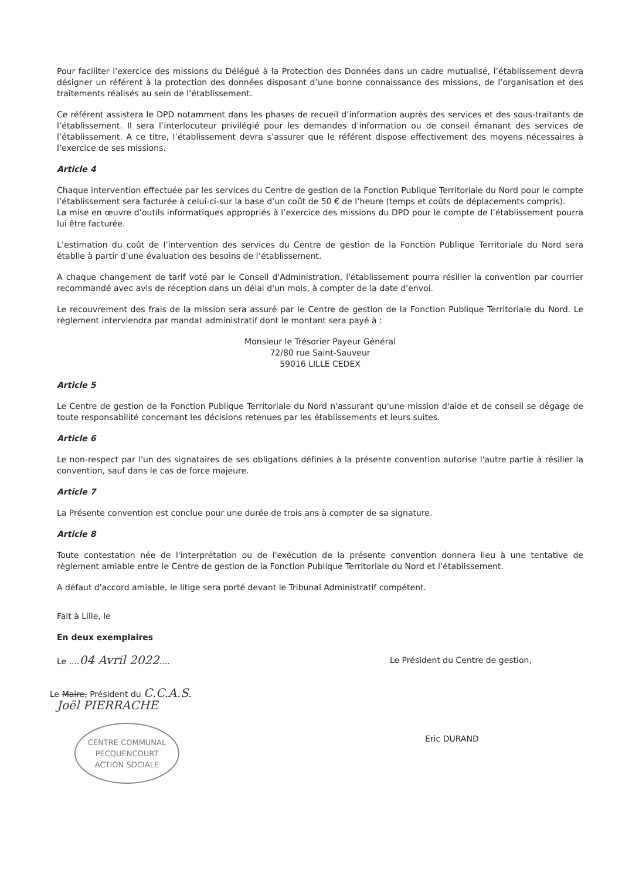Pour faciliter l’exercice des missions du Délégué à la Protection des Données dans un cadre mutualisé, l’établissement devra désigner un référent à la protection des données disposant d’une bonne connaissance des missions, de l’organisation et des traitements réalisés au sein de l’établissement.
Ce référent assistera le DPD notamment dans les phases de recueil d’information auprès des services et des sous-traitants de l’établissement. Il sera l’interlocuteur privilégié pour les demandes d’information ou de conseil émanant des services de l’établissement. A ce titre, l’établissement devra s’assurer que le référent dispose effectivement des moyens nécessaires à l’exercice de ses missions.
Article 4
Chaque intervention effectuée par les services du Centre de gestion de la Fonction Publique Territoriale du Nord pour le compte l’établissement sera facturée à celui-ci-sur la base d’un coût de 50 € de l’heure (temps et coûts de déplacements compris).
La mise en œuvre d’outils informatiques appropriés à l’exercice des missions du DPD pour le compte de l’établissement pourra lui être facturée.
L’estimation du coût de l’intervention des services du Centre de gestion de la Fonction Publique Territoriale du Nord sera établie à partir d’une évaluation des besoins de l’établissement.
A chaque changement de tarif voté par le Conseil d'Administration, l'établissement pourra résilier la convention par courrier recommandé avec avis de réception dans un délai d'un mois, à compter de la date d'envoi.
Le recouvrement des frais de la mission sera assuré par le Centre de gestion de la Fonction Publique Territoriale du Nord. Le règlement interviendra par mandat administratif dont le montant sera payé à :
Monsieur le Trésorier Payeur Général
72/80 rue Saint-Sauveur
59016 LILLE CEDEX
Article 5
Le Centre de gestion de la Fonction Publique Territoriale du Nord n'assurant qu'une mission d'aide et de conseil se dégage de toute responsabilité concernant les décisions retenues par les établissements et leurs suites.
Article 6
Le non-respect par l'un des signataires de ses obligations définies à la présente convention autorise l'autre partie à résilier la convention, sauf dans le cas de force majeure.
Article 7
La Présente convention est conclue pour une durée de trois ans à compter de sa signature.
Article 8
Toute contestation née de l'interprétation ou de l'exécution de la présente convention donnera lieu à une tentative de règlement amiable entre le Centre de gestion de la Fonction Publique Territoriale du Nord et l’établissement.
A défaut d'accord amiable, le litige sera porté devant le Tribunal Administratif compétent.
Fait à Lille, le
En deux exemplaires
Le ....04 Avril 2022....
Le Maire, Président du C.C.A.S.
Joël PIERRACHE
CENTRE COMMUNAL
PECQUENCOURT
ACTION SOCIALE
Le Président du Centre de gestion,
Eric DURAND